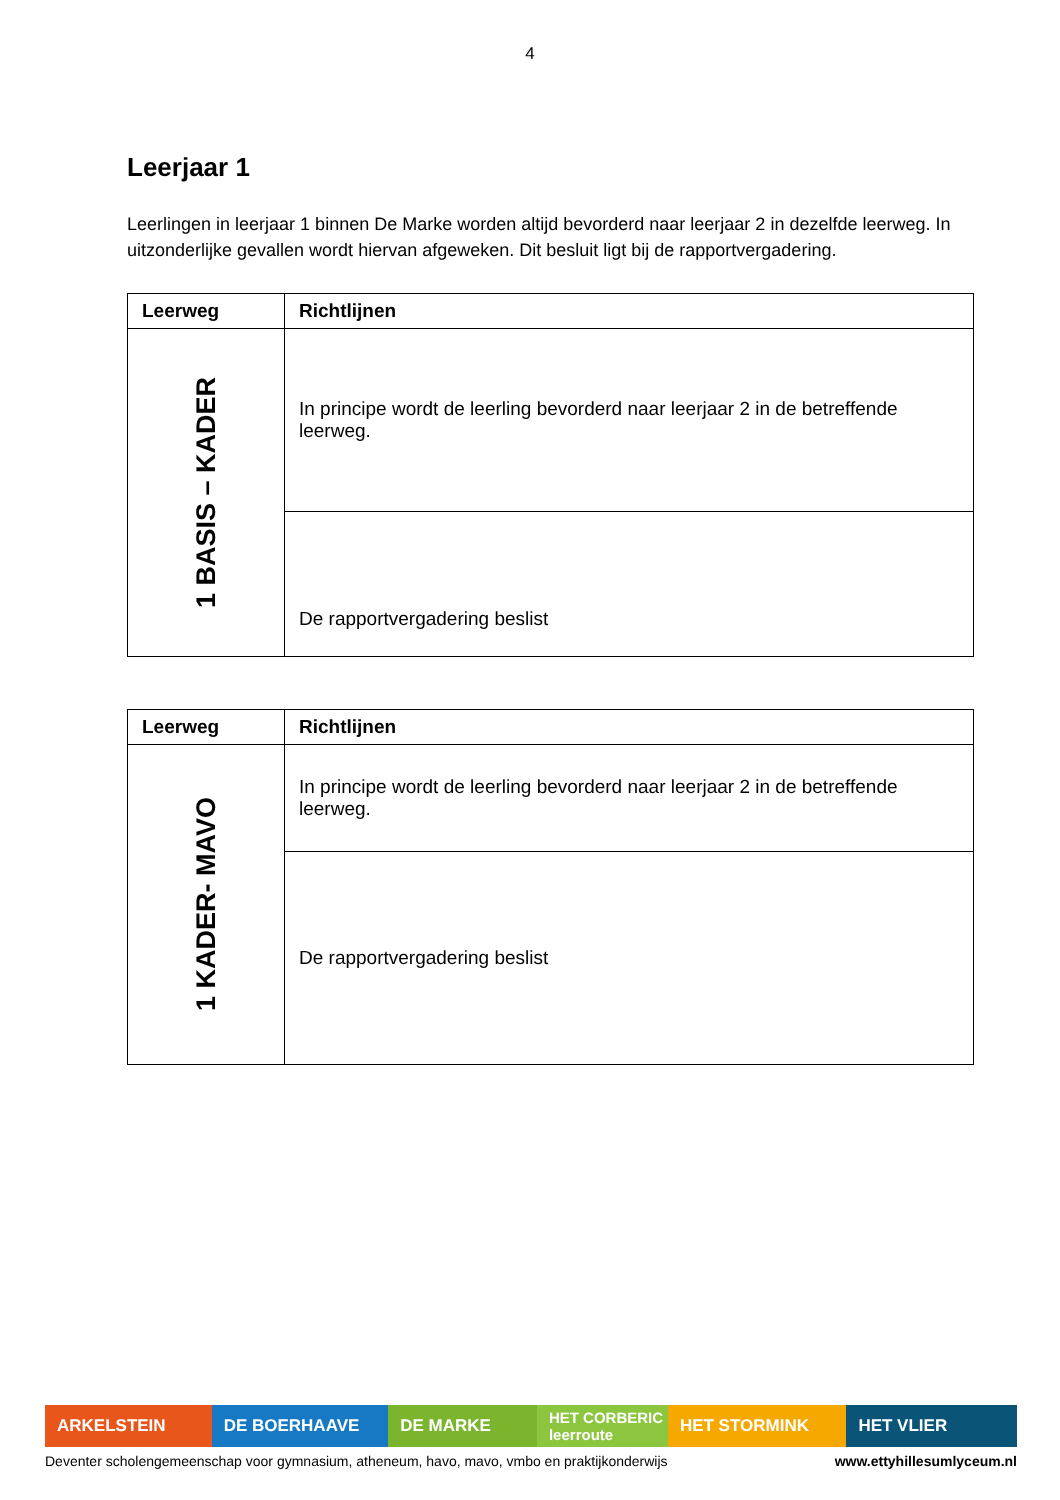4
Leerjaar 1
Leerlingen in leerjaar 1 binnen De Marke worden altijd bevorderd naar leerjaar 2 in dezelfde leerweg. In uitzonderlijke gevallen wordt hiervan afgeweken. Dit besluit ligt bij de rapportvergadering.
| Leerweg | Richtlijnen |
| --- | --- |
| 1 BASIS – KADER | In principe wordt de leerling bevorderd naar leerjaar 2 in de betreffende leerweg. |
| | De rapportvergadering beslist |
| Leerweg | Richtlijnen |
| --- | --- |
| 1 KADER- MAVO | In principe wordt de leerling bevorderd naar leerjaar 2 in de betreffende leerweg. |
| | De rapportvergadering beslist |
ARKELSTEIN DE BOERHAAVE DE MARKE HET CORBERIC leerroute
HET STORMINK HET VLIER
Deventer scholengemeenschap voor gymnasium, atheneum, havo, mavo, vmbo en praktijkonderwijs www.ettyhillesumlyceum.nl